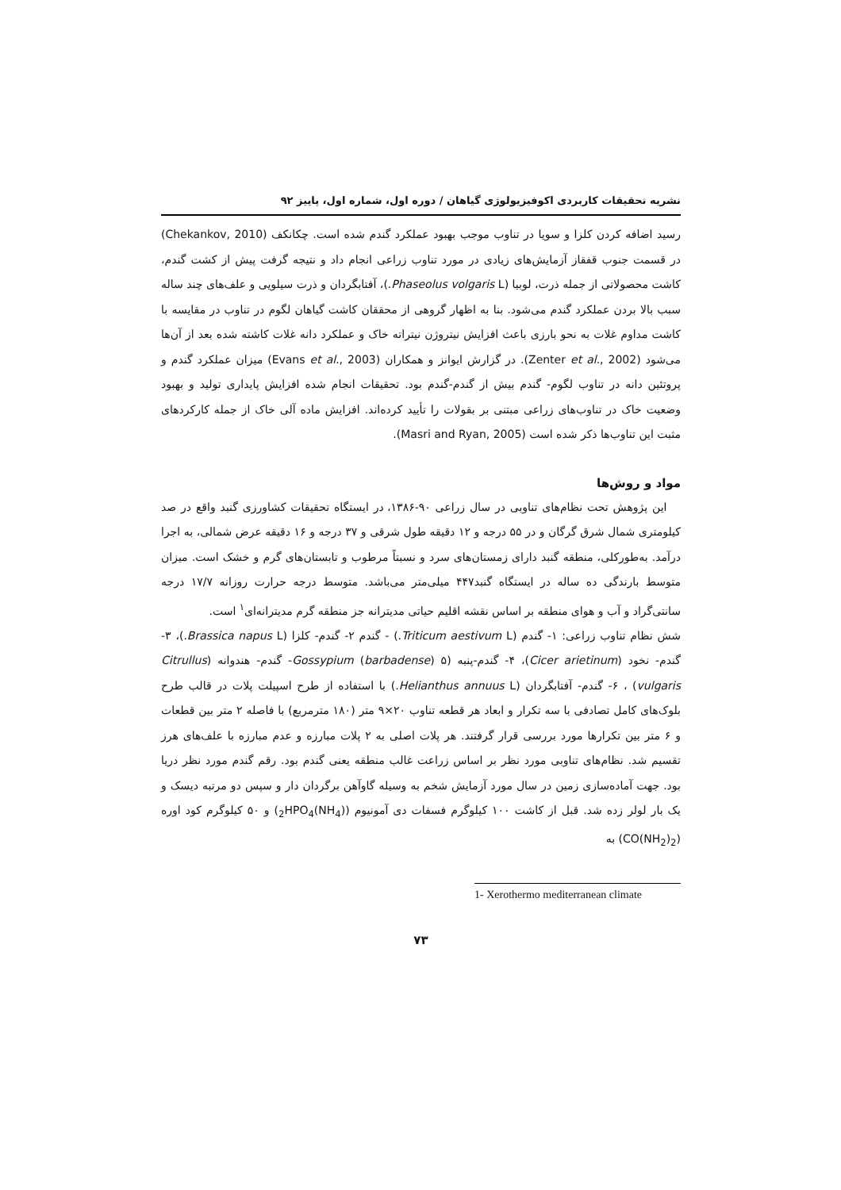نشریه تحقیقات کاربردی اکوفیزیولوژی گیاهان / دوره اول، شماره اول، پاییز ۹۲
رسید اضافه کردن کلزا و سویا در تناوب موجب بهبود عملکرد گندم شده است. چکانکف (Chekankov, 2010) در قسمت جنوب قفقاز آزمایش‌های زیادی در مورد تناوب زراعی انجام داد و نتیجه گرفت پیش از کشت گندم، کاشت محصولاتی از جمله ذرت، لوبیا (Phaseolus volgaris L.)، آفتابگردان و ذرت سیلویی و علف‌های چند ساله سبب بالا بردن عملکرد گندم می‌شود. بنا به اظهار گروهی از محققان کاشت گیاهان لگوم در تناوب در مقایسه با کاشت مداوم غلات به نحو بارزی باعث افزایش نیتروژن نیتراته خاک و عملکرد دانه غلات کاشته شده بعد از آن‌ها می‌شود (Zenter et al., 2002). در گزارش ایوانز و همکاران (Evans et al., 2003) میزان عملکرد گندم و پروتئین دانه در تناوب لگوم- گندم بیش از گندم-گندم بود. تحقیقات انجام شده افزایش پایداری تولید و بهبود وضعیت خاک در تناوب‌های زراعی مبتنی بر بقولات را تأیید کرده‌اند. افزایش ماده آلی خاک از جمله کارکردهای مثبت این تناوب‌ها ذکر شده است (Masri and Ryan, 2005).
مواد و روش‌ها
این پژوهش تحت نظام‌های تناوبی در سال زراعی ۹۰-۱۳۸۶، در ایستگاه تحقیقات کشاورزی گنبد واقع در صد کیلومتری شمال شرق گرگان و در ۵۵ درجه و ۱۲ دقیقه طول شرقی و ۳۷ درجه و ۱۶ دقیقه عرض شمالی، به اجرا درآمد. به‌طورکلی، منطقه گنبد دارای زمستان‌های سرد و نسبتاً مرطوب و تابستان‌های گرم و خشک است. میزان متوسط بارندگی ده ساله در ایستگاه گنبد۴۴۷ میلی‌متر می‌باشد. متوسط درجه حرارت روزانه ۱۷/۷ درجه سانتی‌گراد و آب و هوای منطقه بر اساس نقشه اقلیم حیاتی مدیترانه جز منطقه گرم مدیترانه‌ای<sup>۱</sup> است.
شش نظام تناوب زراعی: ۱- گندم (Triticum aestivum L.) - گندم ۲- گندم- کلزا (Brassica napus L.)، ۳- گندم- نخود (Cicer arietinum)، ۴- گندم-پنبه (Gossypium (barbadense) ۵- گندم- هندوانه (Citrullus vulgaris) ، ۶- گندم- آفتابگردان (Helianthus annuus L.) با استفاده از طرح اسپیلت پلات در قالب طرح بلوک‌های کامل تصادفی با سه تکرار و ابعاد هر قطعه تناوب ۲۰×۹ متر (۱۸۰ مترمربع) با فاصله ۲ متر بین قطعات و ۶ متر بین تکرارها مورد بررسی قرار گرفتند. هر پلات اصلی به ۲ پلات مبارزه و عدم مبارزه با علف‌های هرز تقسیم شد. نظام‌های تناوبی مورد نظر بر اساس زراعت غالب منطقه یعنی گندم بود. رقم گندم مورد نظر دریا بود. جهت آماده‌سازی زمین در سال مورد آزمایش شخم به وسیله گاوآهن برگردان دار و سپس دو مرتبه دیسک و یک بار لولر زده شد. قبل از کاشت ۱۰۰ کیلوگرم فسفات دی آمونیوم ((NH<sub>4</sub>)<sub>2</sub>HPO<sub>4</sub>) و ۵۰ کیلوگرم کود اوره (CO(NH<sub>2</sub>)<sub>2</sub>) به
1- Xerothermo mediterranean climate
۷۳